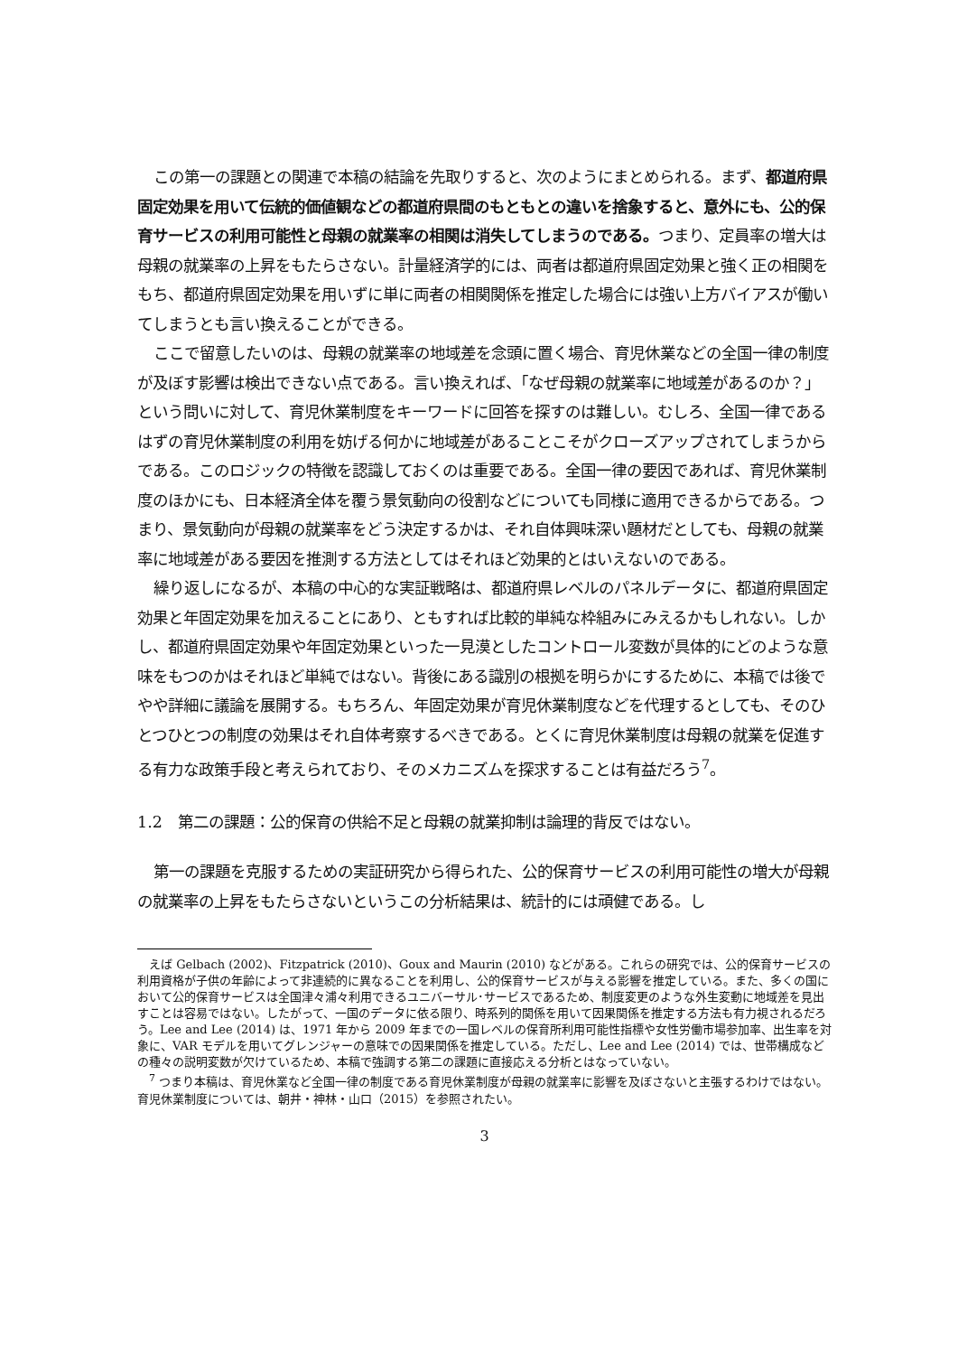この第一の課題との関連で本稿の結論を先取りすると、次のようにまとめられる。まず、都道府県固定効果を用いて伝統的価値観などの都道府県間のもともとの違いを捨象すると、意外にも、公的保育サービスの利用可能性と母親の就業率の相関は消失してしまうのである。つまり、定員率の増大は母親の就業率の上昇をもたらさない。計量経済学的には、両者は都道府県固定効果と強く正の相関をもち、都道府県固定効果を用いずに単に両者の相関関係を推定した場合には強い上方バイアスが働いてしまうとも言い換えることができる。
ここで留意したいのは、母親の就業率の地域差を念頭に置く場合、育児休業などの全国一律の制度が及ぼす影響は検出できない点である。言い換えれば、「なぜ母親の就業率に地域差があるのか？」という問いに対して、育児休業制度をキーワードに回答を探すのは難しい。むしろ、全国一律であるはずの育児休業制度の利用を妨げる何かに地域差があることこそがクローズアップされてしまうからである。このロジックの特徴を認識しておくのは重要である。全国一律の要因であれば、育児休業制度のほかにも、日本経済全体を覆う景気動向の役割などについても同様に適用できるからである。つまり、景気動向が母親の就業率をどう決定するかは、それ自体興味深い題材だとしても、母親の就業率に地域差がある要因を推測する方法としてはそれほど効果的とはいえないのである。
繰り返しになるが、本稿の中心的な実証戦略は、都道府県レベルのパネルデータに、都道府県固定効果と年固定効果を加えることにあり、ともすれば比較的単純な枠組みにみえるかもしれない。しかし、都道府県固定効果や年固定効果といった一見漠としたコントロール変数が具体的にどのような意味をもつのかはそれほど単純ではない。背後にある識別の根拠を明らかにするために、本稿では後でやや詳細に議論を展開する。もちろん、年固定効果が育児休業制度などを代理するとしても、そのひとつひとつの制度の効果はそれ自体考察するべきである。とくに育児休業制度は母親の就業を促進する有力な政策手段と考えられており、そのメカニズムを探求することは有益だろう<sup>7</sup>。
1.2　第二の課題：公的保育の供給不足と母親の就業抑制は論理的背反ではない。
第一の課題を克服するための実証研究から得られた、公的保育サービスの利用可能性の増大が母親の就業率の上昇をもたらさないというこの分析結果は、統計的には頑健である。し
えば Gelbach (2002)、Fitzpatrick (2010)、Goux and Maurin (2010) などがある。これらの研究では、公的保育サービスの利用資格が子供の年齢によって非連続的に異なることを利用し、公的保育サービスが与える影響を推定している。また、多くの国において公的保育サービスは全国津々浦々利用できるユニバーサル･サービスであるため、制度変更のような外生変動に地域差を見出すことは容易ではない。したがって、一国のデータに依る限り、時系列的関係を用いて因果関係を推定する方法も有力視されるだろう。Lee and Lee (2014) は、1971 年から 2009 年までの一国レベルの保育所利用可能性指標や女性労働市場参加率、出生率を対象に、VAR モデルを用いてグレンジャーの意味での因果関係を推定している。ただし、Lee and Lee (2014) では、世帯構成などの種々の説明変数が欠けているため、本稿で強調する第二の課題に直接応える分析とはなっていない。
<sup>7</sup> つまり本稿は、育児休業など全国一律の制度である育児休業制度が母親の就業率に影響を及ぼさないと主張するわけではない。育児休業制度については、朝井・神林・山口（2015）を参照されたい。
3